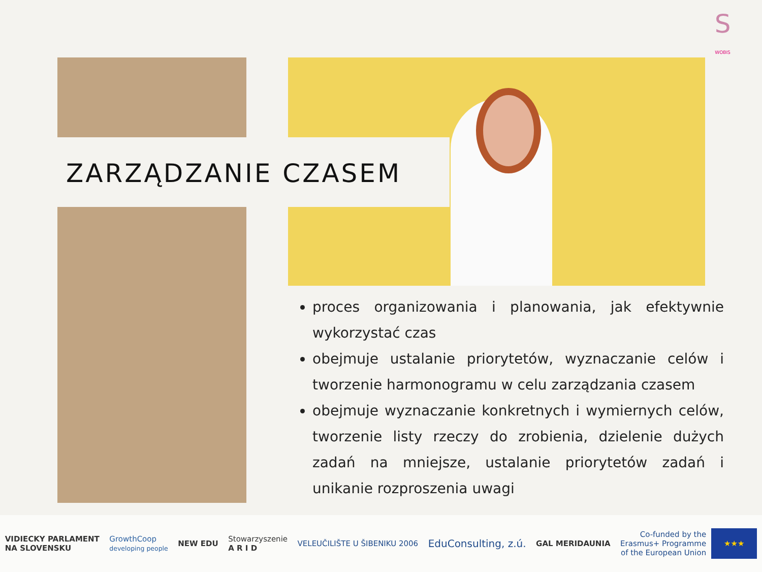S
WOBIS
ZARZĄDZANIE CZASEM
proces organizowania i planowania, jak efektywnie wykorzystać czas
obejmuje ustalanie priorytetów, wyznaczanie celów i tworzenie harmonogramu w celu zarządzania czasem
obejmuje wyznaczanie konkretnych i wymiernych celów, tworzenie listy rzeczy do zrobienia, dzielenie dużych zadań na mniejsze, ustalanie priorytetów zadań i unikanie rozproszenia uwagi
VIDIECKY PARLAMENT
NA SLOVENSKU
GrowthCoop
developing people
NEW EDU
Stowarzyszenie
A R I D
VELEUČILIŠTE U ŠIBENIKU 2006
EduConsulting, z.ú.
GAL MERIDAUNIA
Co-funded by the
Erasmus+ Programme
of the European Union
★★★